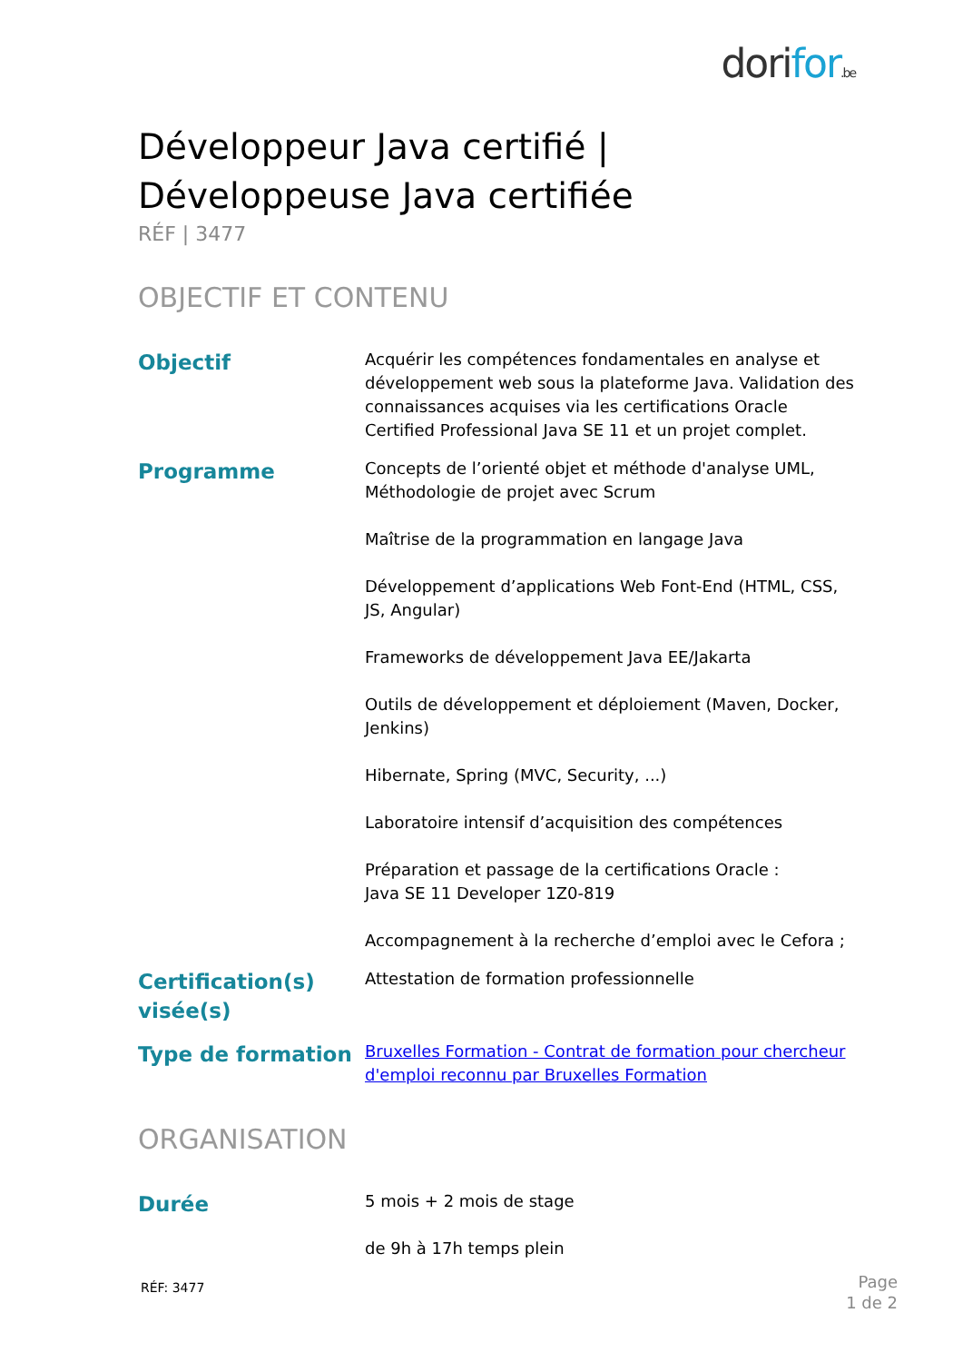dorifor.be
Développeur Java certifié | Développeuse Java certifiée
RÉF | 3477
OBJECTIF ET CONTENU
Objectif
Acquérir les compétences fondamentales en analyse et développement web sous la plateforme Java. Validation des connaissances acquises via les certifications Oracle Certified Professional Java SE 11 et un projet complet.
Programme
Concepts de l’orienté objet et méthode d'analyse UML, Méthodologie de projet avec Scrum
Maîtrise de la programmation en langage Java
Développement d’applications Web Font-End (HTML, CSS, JS, Angular)
Frameworks de développement Java EE/Jakarta
Outils de développement et déploiement (Maven, Docker, Jenkins)
Hibernate, Spring (MVC, Security, ...)
Laboratoire intensif d’acquisition des compétences
Préparation et passage de la certifications Oracle :
Java SE 11 Developer 1Z0-819
Accompagnement à la recherche d’emploi avec le Cefora ;
Certification(s) visée(s)
Attestation de formation professionnelle
Type de formation
Bruxelles Formation - Contrat de formation pour chercheur d'emploi reconnu par Bruxelles Formation
ORGANISATION
Durée
5 mois + 2 mois de stage
de 9h à 17h temps plein
RÉF: 3477
Page
1 de 2